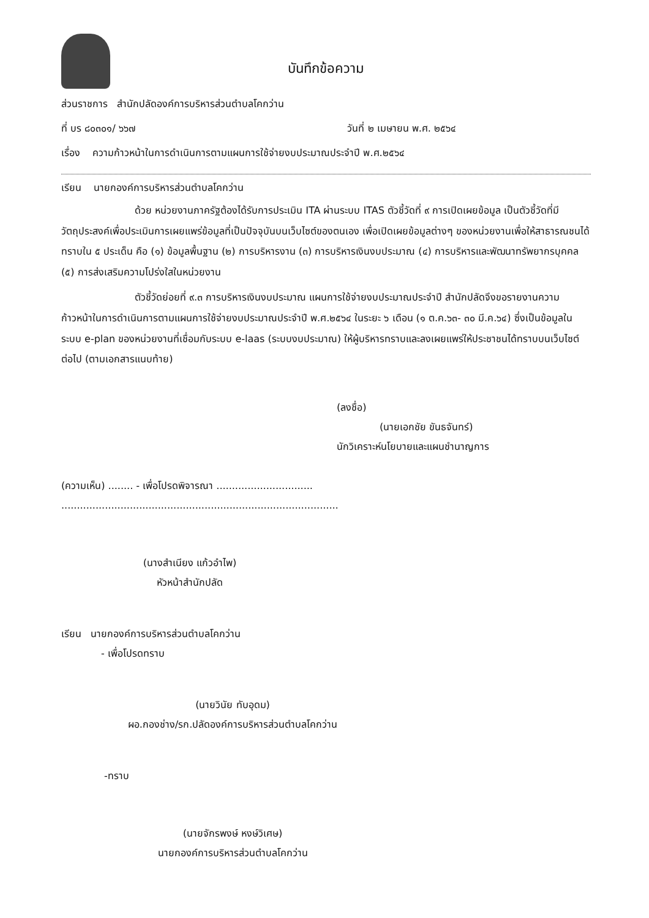บันทึกข้อความ
ส่วนราชการ สำนักปลัดองค์การบริหารส่วนตำบลโคกว่าน
ที่ บร ๘๐๓๐๑/ ๖๖๗ วันที่ ๒ เมษายน พ.ศ. ๒๕๖๔
เรื่อง ความก้าวหน้าในการดำเนินการตามแผนการใช้จ่ายงบประมาณประจำปี พ.ศ.๒๕๖๔
เรียน นายกองค์การบริหารส่วนตำบลโคกว่าน
ด้วย หน่วยงานภาครัฐต้องได้รับการประเมิน ITA ผ่านระบบ ITAS ตัวชี้วัดที่ ๙ การเปิดเผยข้อมูล เป็นตัวชี้วัดที่มีวัตถุประสงค์เพื่อประเมินการเผยแพร่ข้อมูลที่เป็นปัจจุบันบนเว็บไซต์ของตนเอง เพื่อเปิดเผยข้อมูลต่างๆ ของหน่วยงานเพื่อให้สาธารณชนได้ทราบใน ๕ ประเด็น คือ (๑) ข้อมูลพื้นฐาน (๒) การบริหารงาน (๓) การบริหารเงินงบประมาณ (๔) การบริหารและพัฒนาทรัพยากรบุคคล (๕) การส่งเสริมความโปร่งใสในหน่วยงาน
ตัวชี้วัดย่อยที่ ๙.๓ การบริหารเงินงบประมาณ แผนการใช้จ่ายงบประมาณประจำปี สำนักปลัดจึงขอรายงานความก้าวหน้าในการดำเนินการตามแผนการใช้จ่ายงบประมาณประจำปี พ.ศ.๒๕๖๔ ในระยะ ๖ เดือน (๑ ต.ค.๖๓- ๓๐ มี.ค.๖๔) ซึ่งเป็นข้อมูลในระบบ e-plan ของหน่วยงานที่เชื่อมกับระบบ e-laas (ระบบงบประมาณ) ให้ผู้บริหารทราบและลงเผยแพร่ให้ประชาชนได้ทราบบนเว็บไซต์ต่อไป (ตามเอกสารแนบท้าย)
(ลงชื่อ)
(นายเอกชัย ขันธจันทร์)
นักวิเคราะห์นโยบายและแผนชำนาญการ
(ความเห็น) ........ - เพื่อโปรดพิจารณา ...............................
.........................................................................................
(นางสำเนียง แก้วอำไพ)
หัวหน้าสำนักปลัด
เรียน นายกองค์การบริหารส่วนตำบลโคกว่าน
- เพื่อโปรดทราบ
(นายวินัย ทับอุดม)
ผอ.กองช่าง/รก.ปลัดองค์การบริหารส่วนตำบลโคกว่าน
-ทราบ
(นายจักรพงษ์ หงษ์วิเศษ)
นายกองค์การบริหารส่วนตำบลโคกว่าน